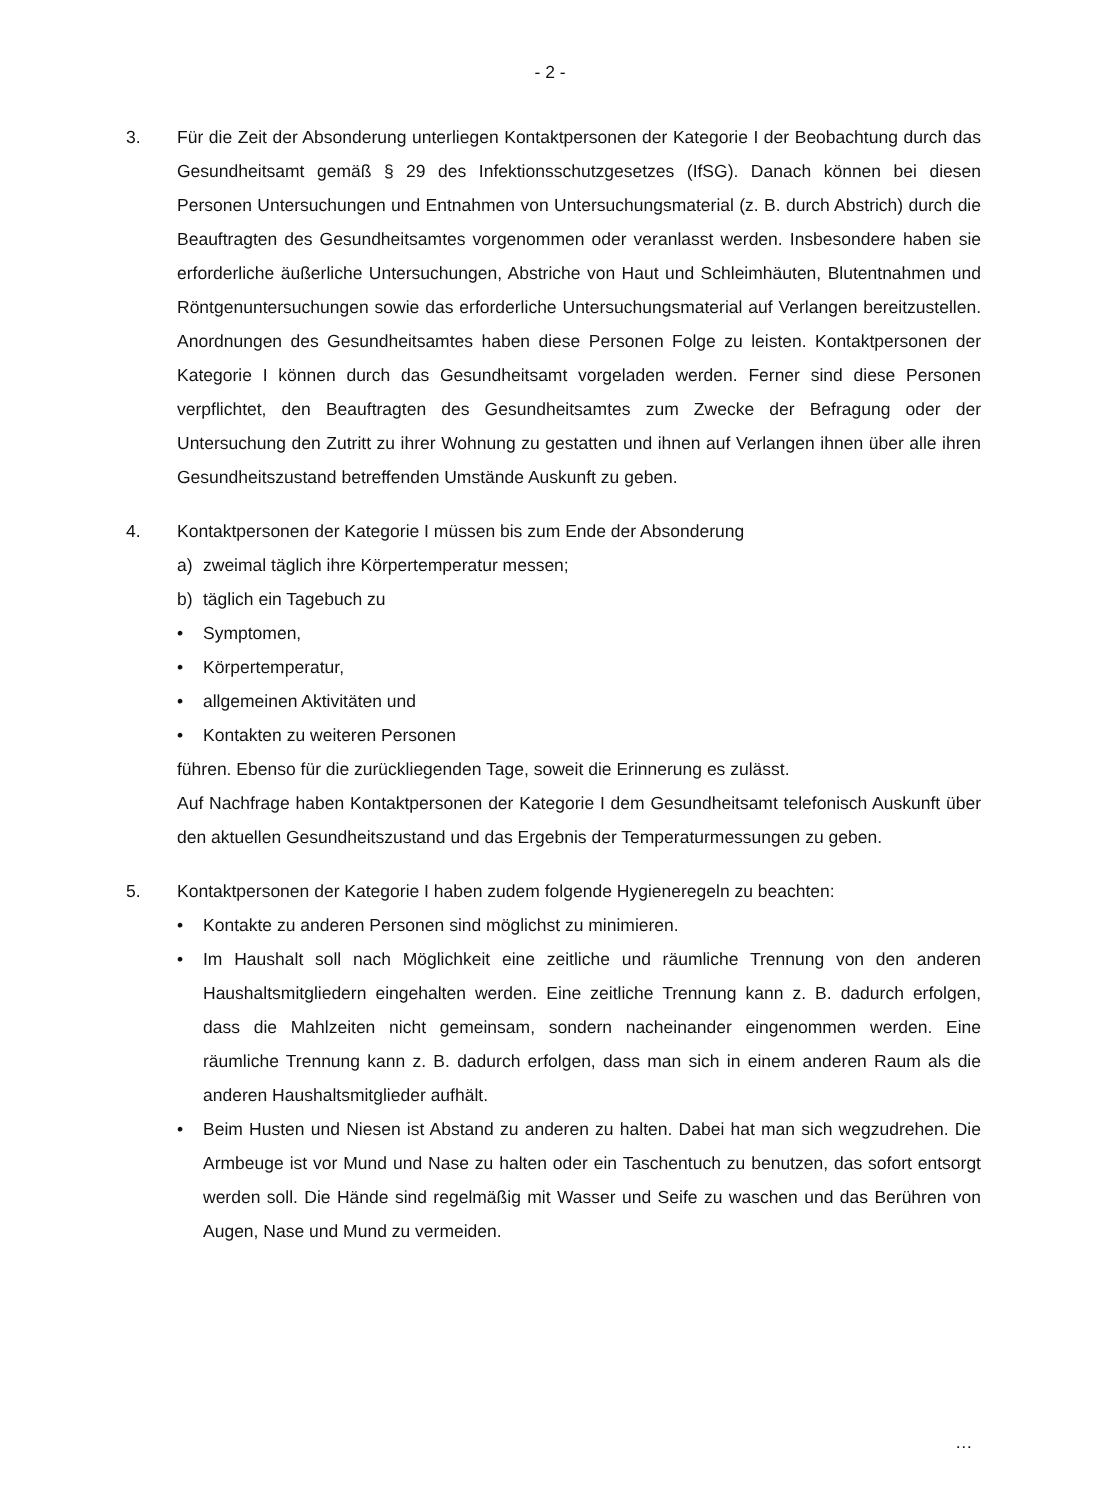- 2 -
3. Für die Zeit der Absonderung unterliegen Kontaktpersonen der Kategorie I der Beobachtung durch das Gesundheitsamt gemäß § 29 des Infektionsschutzgesetzes (IfSG). Danach können bei diesen Personen Untersuchungen und Entnahmen von Untersuchungsmaterial (z. B. durch Abstrich) durch die Beauftragten des Gesundheitsamtes vorgenommen oder veranlasst werden. Insbesondere haben sie erforderliche äußerliche Untersuchungen, Abstriche von Haut und Schleimhäuten, Blutentnahmen und Röntgenuntersuchungen sowie das erforderliche Untersuchungsmaterial auf Verlangen bereitzustellen. Anordnungen des Gesundheitsamtes haben diese Personen Folge zu leisten. Kontaktpersonen der Kategorie I können durch das Gesundheitsamt vorgeladen werden. Ferner sind diese Personen verpflichtet, den Beauftragten des Gesundheitsamtes zum Zwecke der Befragung oder der Untersuchung den Zutritt zu ihrer Wohnung zu gestatten und ihnen auf Verlangen ihnen über alle ihren Gesundheitszustand betreffenden Umstände Auskunft zu geben.
4. Kontaktpersonen der Kategorie I müssen bis zum Ende der Absonderung
a) zweimal täglich ihre Körpertemperatur messen;
b) täglich ein Tagebuch zu
• Symptomen,
• Körpertemperatur,
• allgemeinen Aktivitäten und
• Kontakten zu weiteren Personen
führen. Ebenso für die zurückliegenden Tage, soweit die Erinnerung es zulässt.
Auf Nachfrage haben Kontaktpersonen der Kategorie I dem Gesundheitsamt telefonisch Auskunft über den aktuellen Gesundheitszustand und das Ergebnis der Temperaturmessungen zu geben.
5. Kontaktpersonen der Kategorie I haben zudem folgende Hygieneregeln zu beachten:
• Kontakte zu anderen Personen sind möglichst zu minimieren.
• Im Haushalt soll nach Möglichkeit eine zeitliche und räumliche Trennung von den anderen Haushaltsmitgliedern eingehalten werden. Eine zeitliche Trennung kann z. B. dadurch erfolgen, dass die Mahlzeiten nicht gemeinsam, sondern nacheinander eingenommen werden. Eine räumliche Trennung kann z. B. dadurch erfolgen, dass man sich in einem anderen Raum als die anderen Haushaltsmitglieder aufhält.
• Beim Husten und Niesen ist Abstand zu anderen zu halten. Dabei hat man sich wegzudrehen. Die Armbeuge ist vor Mund und Nase zu halten oder ein Taschentuch zu benutzen, das sofort entsorgt werden soll. Die Hände sind regelmäßig mit Wasser und Seife zu waschen und das Berühren von Augen, Nase und Mund zu vermeiden.
…